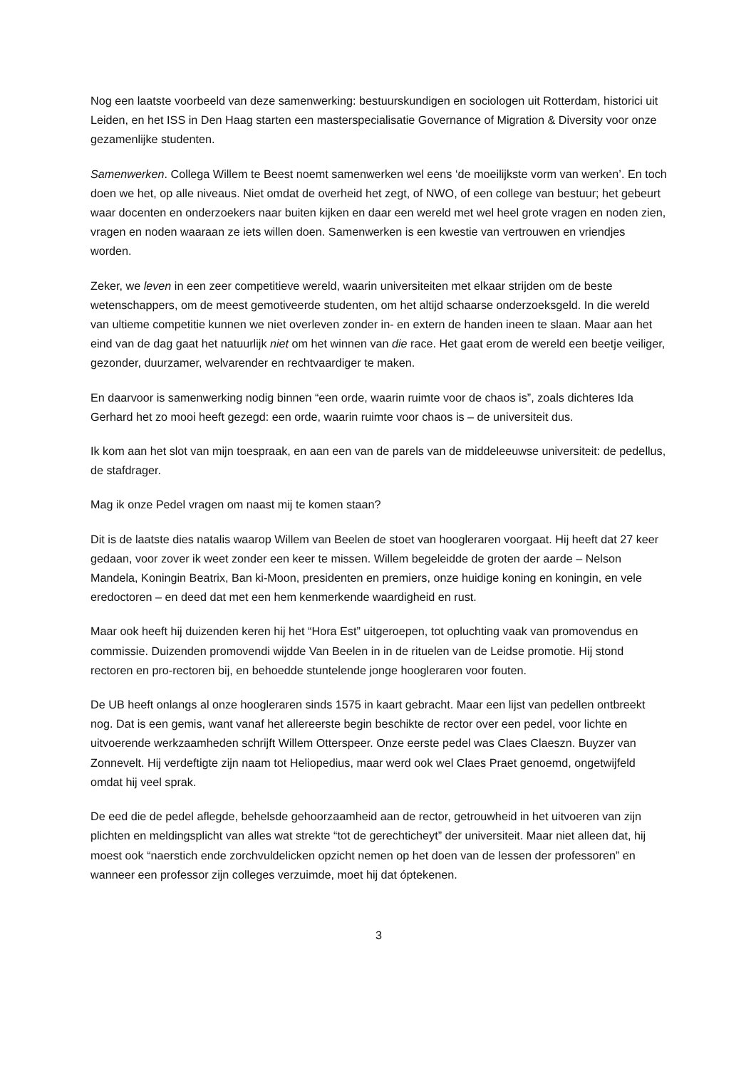Nog een laatste voorbeeld van deze samenwerking: bestuurskundigen en sociologen uit Rotterdam, historici uit Leiden, en het ISS in Den Haag starten een masterspecialisatie Governance of Migration & Diversity voor onze gezamenlijke studenten.
Samenwerken. Collega Willem te Beest noemt samenwerken wel eens ‘de moeilijkste vorm van werken’. En toch doen we het, op alle niveaus. Niet omdat de overheid het zegt, of NWO, of een college van bestuur; het gebeurt waar docenten en onderzoekers naar buiten kijken en daar een wereld met wel heel grote vragen en noden zien, vragen en noden waaraan ze iets willen doen. Samenwerken is een kwestie van vertrouwen en vriendjes worden.
Zeker, we leven in een zeer competitieve wereld, waarin universiteiten met elkaar strijden om de beste wetenschappers, om de meest gemotiveerde studenten, om het altijd schaarse onderzoeksgeld. In die wereld van ultieme competitie kunnen we niet overleven zonder in- en extern de handen ineen te slaan. Maar aan het eind van de dag gaat het natuurlijk niet om het winnen van die race. Het gaat erom de wereld een beetje veiliger, gezonder, duurzamer, welvarender en rechtvaardiger te maken.
En daarvoor is samenwerking nodig binnen “een orde, waarin ruimte voor de chaos is”, zoals dichteres Ida Gerhard het zo mooi heeft gezegd: een orde, waarin ruimte voor chaos is – de universiteit dus.
Ik kom aan het slot van mijn toespraak, en aan een van de parels van de middeleeuwse universiteit: de pedellus, de stafdrager.
Mag ik onze Pedel vragen om naast mij te komen staan?
Dit is de laatste dies natalis waarop Willem van Beelen de stoet van hoogleraren voorgaat. Hij heeft dat 27 keer gedaan, voor zover ik weet zonder een keer te missen. Willem begeleidde de groten der aarde – Nelson Mandela, Koningin Beatrix, Ban ki-Moon, presidenten en premiers, onze huidige koning en koningin, en vele eredoctoren – en deed dat met een hem kenmerkende waardigheid en rust.
Maar ook heeft hij duizenden keren hij het “Hora Est” uitgeroepen, tot opluchting vaak van promovendus en commissie. Duizenden promovendi wijdde Van Beelen in in de rituelen van de Leidse promotie. Hij stond rectoren en pro-rectoren bij, en behoedde stuntelende jonge hoogleraren voor fouten.
De UB heeft onlangs al onze hoogleraren sinds 1575 in kaart gebracht. Maar een lijst van pedellen ontbreekt nog. Dat is een gemis, want vanaf het allereerste begin beschikte de rector over een pedel, voor lichte en uitvoerende werkzaamheden schrijft Willem Otterspeer. Onze eerste pedel was Claes Claeszn. Buyzer van Zonnevelt. Hij verdeftigte zijn naam tot Heliopedius, maar werd ook wel Claes Praet genoemd, ongetwijfeld omdat hij veel sprak.
De eed die de pedel aflegde, behelsde gehoorzaamheid aan de rector, getrouwheid in het uitvoeren van zijn plichten en meldingsplicht van alles wat strekte “tot de gerechticheyt” der universiteit. Maar niet alleen dat, hij moest ook “naerstich ende zorchvuldelicken opzicht nemen op het doen van de lessen der professoren” en wanneer een professor zijn colleges verzuimde, moet hij dat óptekenen.
3